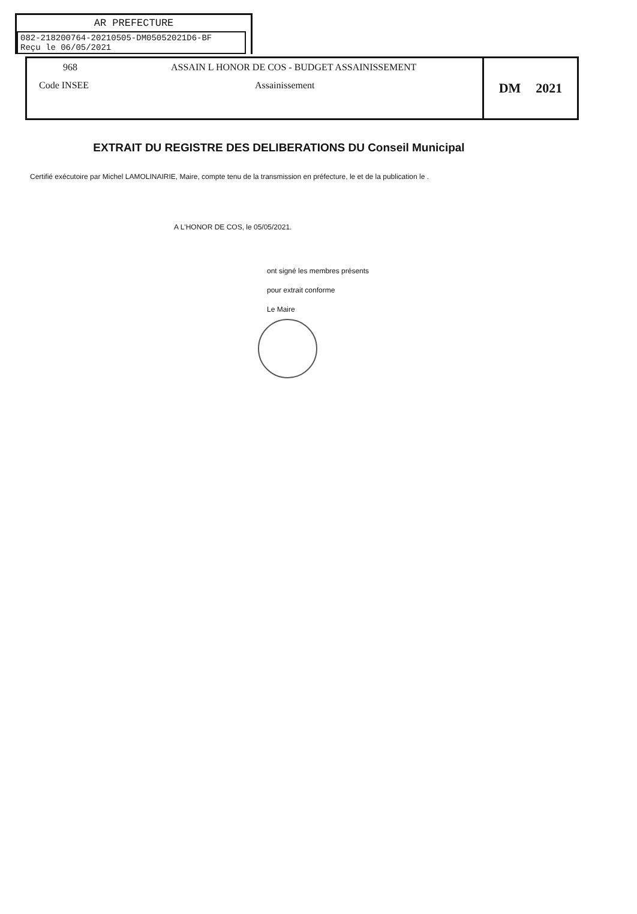AR PREFECTURE
082-218200764-20210505-DM05052021D6-BF
Reçu le 06/05/2021
968 ASSAIN L HONOR DE COS - BUDGET ASSAINISSEMENT
Code INSEE Assainissement
DM 2021
EXTRAIT DU REGISTRE DES DELIBERATIONS DU Conseil Municipal
Certifié exécutoire par Michel LAMOLINAIRIE, Maire, compte tenu de la transmission en préfecture, le et de la publication le .
A L'HONOR DE COS, le 05/05/2021.
ont signé les membres présents
pour extrait conforme
Le Maire